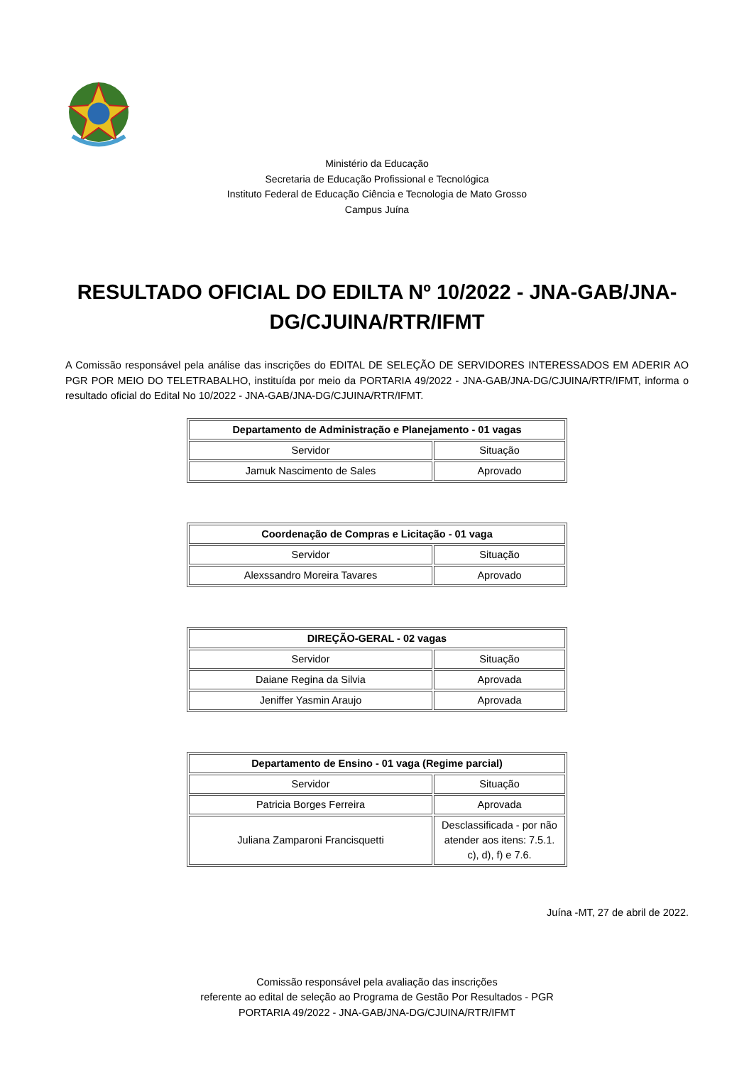Ministério da Educação
Secretaria de Educação Profissional e Tecnológica
Instituto Federal de Educação Ciência e Tecnologia de Mato Grosso
Campus Juína
RESULTADO OFICIAL DO EDILTA Nº 10/2022 - JNA-GAB/JNA-DG/CJUINA/RTR/IFMT
A Comissão responsável pela análise das inscrições do EDITAL DE SELEÇÃO DE SERVIDORES INTERESSADOS EM ADERIR AO PGR POR MEIO DO TELETRABALHO, instituída por meio da PORTARIA 49/2022 - JNA-GAB/JNA-DG/CJUINA/RTR/IFMT, informa o resultado oficial do Edital No 10/2022 - JNA-GAB/JNA-DG/CJUINA/RTR/IFMT.
| Departamento de Administração e Planejamento - 01 vagas | |
| --- | --- |
| Servidor | Situação |
| Jamuk Nascimento de Sales | Aprovado |
| Coordenação de Compras e Licitação - 01 vaga | |
| --- | --- |
| Servidor | Situação |
| Alexssandro Moreira Tavares | Aprovado |
| DIREÇÃO-GERAL - 02 vagas | |
| --- | --- |
| Servidor | Situação |
| Daiane Regina da Silvia | Aprovada |
| Jeniffer Yasmin Araujo | Aprovada |
| Departamento de Ensino - 01 vaga (Regime parcial) | |
| --- | --- |
| Servidor | Situação |
| Patricia Borges Ferreira | Aprovada |
| Juliana Zamparoni Francisquetti | Desclassificada - por não atender aos itens: 7.5.1. c), d), f) e 7.6. |
Juína -MT, 27 de abril de 2022.
Comissão responsável pela avaliação das inscrições
referente ao edital de seleção ao Programa de Gestão Por Resultados - PGR
PORTARIA 49/2022 - JNA-GAB/JNA-DG/CJUINA/RTR/IFMT